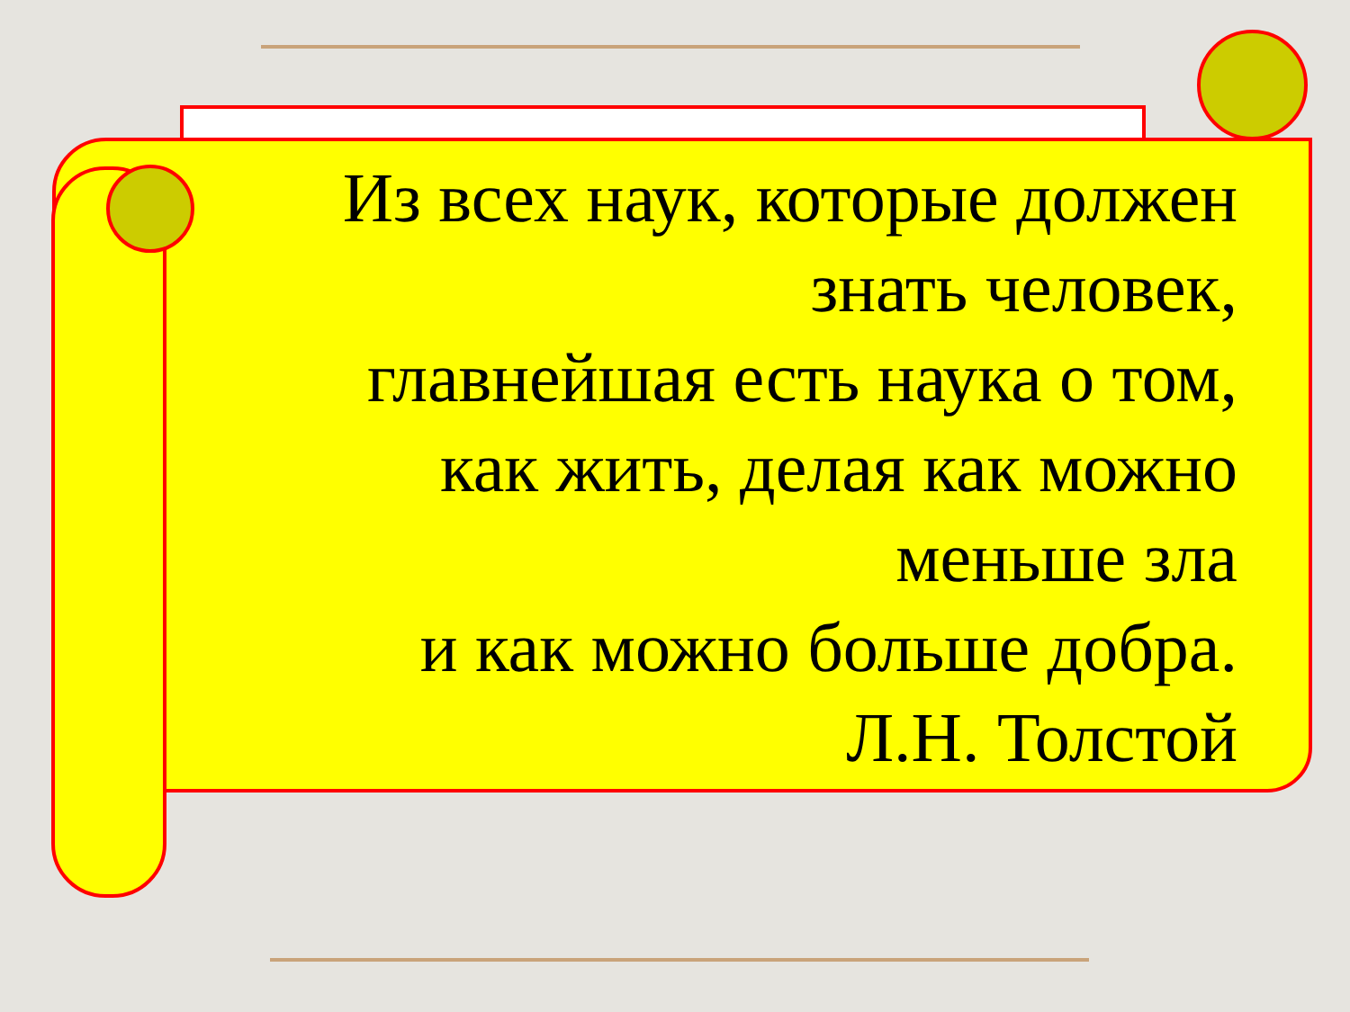Из всех наук, которые должен
знать человек,
главнейшая есть наука о том,
как жить, делая как можно
меньше зла
и как можно больше добра.
Л.Н. Толстой